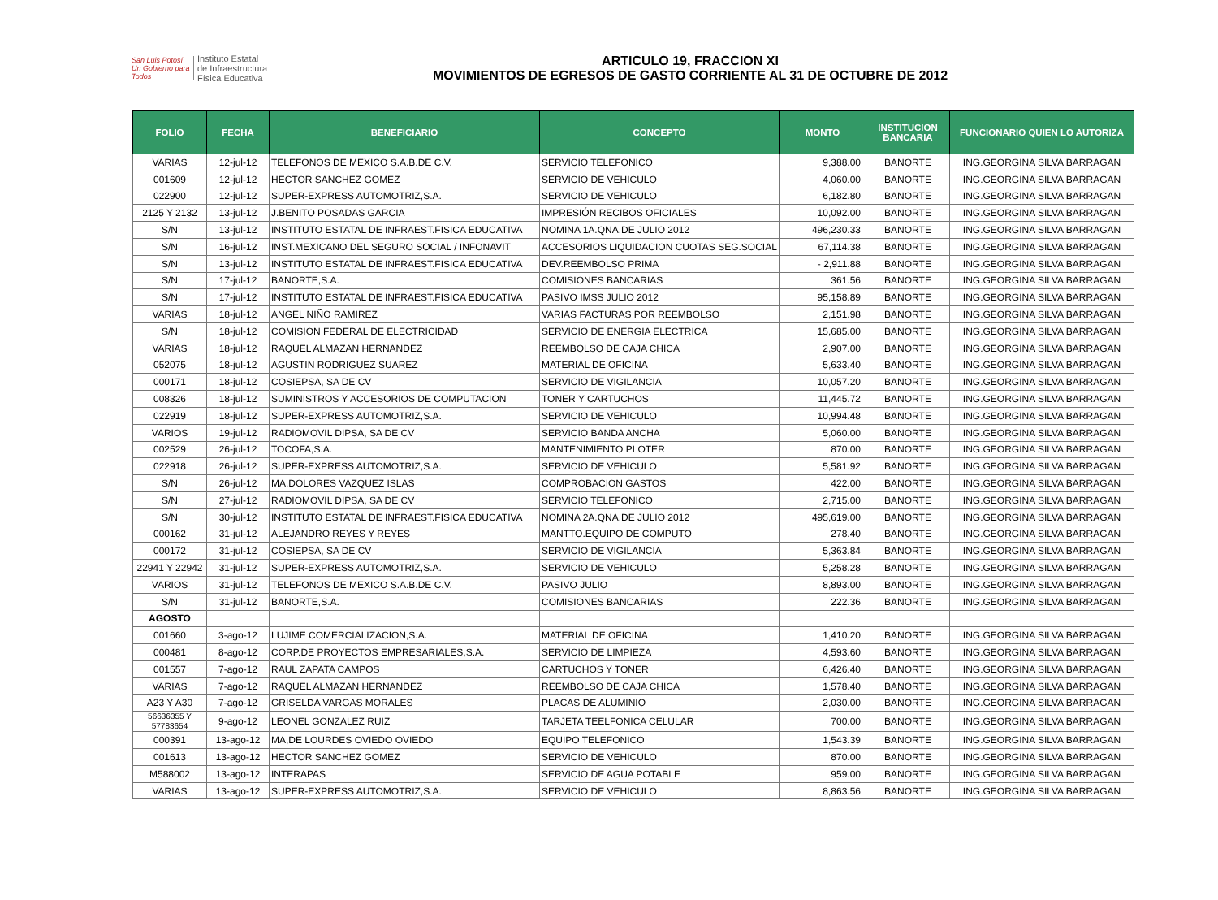San Luis Potosí
Un Gobierno para Todos
Instituto Estatal
de Infraestructura
Física Educativa
ARTICULO 19, FRACCION XI
MOVIMIENTOS DE EGRESOS DE GASTO CORRIENTE AL 31 DE OCTUBRE DE 2012
| FOLIO | FECHA | BENEFICIARIO | CONCEPTO | MONTO | INSTITUCION BANCARIA | FUNCIONARIO QUIEN LO AUTORIZA |
| --- | --- | --- | --- | --- | --- | --- |
| VARIAS | 12-jul-12 | TELEFONOS DE MEXICO S.A.B.DE C.V. | SERVICIO TELEFONICO | 9,388.00 | BANORTE | ING.GEORGINA SILVA BARRAGAN |
| 001609 | 12-jul-12 | HECTOR SANCHEZ GOMEZ | SERVICIO DE VEHICULO | 4,060.00 | BANORTE | ING.GEORGINA SILVA BARRAGAN |
| 022900 | 12-jul-12 | SUPER-EXPRESS AUTOMOTRIZ,S.A. | SERVICIO DE VEHICULO | 6,182.80 | BANORTE | ING.GEORGINA SILVA BARRAGAN |
| 2125 Y 2132 | 13-jul-12 | J.BENITO POSADAS GARCIA | IMPRESIÓN RECIBOS OFICIALES | 10,092.00 | BANORTE | ING.GEORGINA SILVA BARRAGAN |
| S/N | 13-jul-12 | INSTITUTO ESTATAL DE INFRAEST.FISICA EDUCATIVA | NOMINA 1A.QNA.DE JULIO 2012 | 496,230.33 | BANORTE | ING.GEORGINA SILVA BARRAGAN |
| S/N | 16-jul-12 | INST.MEXICANO DEL SEGURO SOCIAL / INFONAVIT | ACCESORIOS LIQUIDACION CUOTAS SEG.SOCIAL | 67,114.38 | BANORTE | ING.GEORGINA SILVA BARRAGAN |
| S/N | 13-jul-12 | INSTITUTO ESTATAL DE INFRAEST.FISICA EDUCATIVA | DEV.REEMBOLSO PRIMA | - 2,911.88 | BANORTE | ING.GEORGINA SILVA BARRAGAN |
| S/N | 17-jul-12 | BANORTE,S.A. | COMISIONES BANCARIAS | 361.56 | BANORTE | ING.GEORGINA SILVA BARRAGAN |
| S/N | 17-jul-12 | INSTITUTO ESTATAL DE INFRAEST.FISICA EDUCATIVA | PASIVO IMSS JULIO 2012 | 95,158.89 | BANORTE | ING.GEORGINA SILVA BARRAGAN |
| VARIAS | 18-jul-12 | ANGEL NIÑO RAMIREZ | VARIAS FACTURAS POR REEMBOLSO | 2,151.98 | BANORTE | ING.GEORGINA SILVA BARRAGAN |
| S/N | 18-jul-12 | COMISION FEDERAL DE ELECTRICIDAD | SERVICIO DE ENERGIA ELECTRICA | 15,685.00 | BANORTE | ING.GEORGINA SILVA BARRAGAN |
| VARIAS | 18-jul-12 | RAQUEL ALMAZAN HERNANDEZ | REEMBOLSO DE CAJA CHICA | 2,907.00 | BANORTE | ING.GEORGINA SILVA BARRAGAN |
| 052075 | 18-jul-12 | AGUSTIN RODRIGUEZ SUAREZ | MATERIAL DE OFICINA | 5,633.40 | BANORTE | ING.GEORGINA SILVA BARRAGAN |
| 000171 | 18-jul-12 | COSIEPSA, SA DE CV | SERVICIO DE VIGILANCIA | 10,057.20 | BANORTE | ING.GEORGINA SILVA BARRAGAN |
| 008326 | 18-jul-12 | SUMINISTROS Y ACCESORIOS DE COMPUTACION | TONER Y CARTUCHOS | 11,445.72 | BANORTE | ING.GEORGINA SILVA BARRAGAN |
| 022919 | 18-jul-12 | SUPER-EXPRESS AUTOMOTRIZ,S.A. | SERVICIO DE VEHICULO | 10,994.48 | BANORTE | ING.GEORGINA SILVA BARRAGAN |
| VARIOS | 19-jul-12 | RADIOMOVIL DIPSA, SA DE CV | SERVICIO BANDA ANCHA | 5,060.00 | BANORTE | ING.GEORGINA SILVA BARRAGAN |
| 002529 | 26-jul-12 | TOCOFA,S.A. | MANTENIMIENTO PLOTER | 870.00 | BANORTE | ING.GEORGINA SILVA BARRAGAN |
| 022918 | 26-jul-12 | SUPER-EXPRESS AUTOMOTRIZ,S.A. | SERVICIO DE VEHICULO | 5,581.92 | BANORTE | ING.GEORGINA SILVA BARRAGAN |
| S/N | 26-jul-12 | MA.DOLORES VAZQUEZ ISLAS | COMPROBACION GASTOS | 422.00 | BANORTE | ING.GEORGINA SILVA BARRAGAN |
| S/N | 27-jul-12 | RADIOMOVIL DIPSA, SA DE CV | SERVICIO TELEFONICO | 2,715.00 | BANORTE | ING.GEORGINA SILVA BARRAGAN |
| S/N | 30-jul-12 | INSTITUTO ESTATAL DE INFRAEST.FISICA EDUCATIVA | NOMINA 2A.QNA.DE JULIO 2012 | 495,619.00 | BANORTE | ING.GEORGINA SILVA BARRAGAN |
| 000162 | 31-jul-12 | ALEJANDRO REYES Y REYES | MANTTO.EQUIPO DE COMPUTO | 278.40 | BANORTE | ING.GEORGINA SILVA BARRAGAN |
| 000172 | 31-jul-12 | COSIEPSA, SA DE CV | SERVICIO DE VIGILANCIA | 5,363.84 | BANORTE | ING.GEORGINA SILVA BARRAGAN |
| 22941 Y 22942 | 31-jul-12 | SUPER-EXPRESS AUTOMOTRIZ,S.A. | SERVICIO DE VEHICULO | 5,258.28 | BANORTE | ING.GEORGINA SILVA BARRAGAN |
| VARIOS | 31-jul-12 | TELEFONOS DE MEXICO S.A.B.DE C.V. | PASIVO JULIO | 8,893.00 | BANORTE | ING.GEORGINA SILVA BARRAGAN |
| S/N | 31-jul-12 | BANORTE,S.A. | COMISIONES BANCARIAS | 222.36 | BANORTE | ING.GEORGINA SILVA BARRAGAN |
| AGOSTO | | | | | | |
| 001660 | 3-ago-12 | LUJIME COMERCIALIZACION,S.A. | MATERIAL DE OFICINA | 1,410.20 | BANORTE | ING.GEORGINA SILVA BARRAGAN |
| 000481 | 8-ago-12 | CORP.DE PROYECTOS EMPRESARIALES,S.A. | SERVICIO DE LIMPIEZA | 4,593.60 | BANORTE | ING.GEORGINA SILVA BARRAGAN |
| 001557 | 7-ago-12 | RAUL ZAPATA CAMPOS | CARTUCHOS Y TONER | 6,426.40 | BANORTE | ING.GEORGINA SILVA BARRAGAN |
| VARIAS | 7-ago-12 | RAQUEL ALMAZAN HERNANDEZ | REEMBOLSO DE CAJA CHICA | 1,578.40 | BANORTE | ING.GEORGINA SILVA BARRAGAN |
| A23 Y A30 | 7-ago-12 | GRISELDA VARGAS MORALES | PLACAS DE ALUMINIO | 2,030.00 | BANORTE | ING.GEORGINA SILVA BARRAGAN |
| 56636355 Y 57783654 | 9-ago-12 | LEONEL GONZALEZ RUIZ | TARJETA TEELFONICA CELULAR | 700.00 | BANORTE | ING.GEORGINA SILVA BARRAGAN |
| 000391 | 13-ago-12 | MA,DE LOURDES OVIEDO OVIEDO | EQUIPO TELEFONICO | 1,543.39 | BANORTE | ING.GEORGINA SILVA BARRAGAN |
| 001613 | 13-ago-12 | HECTOR SANCHEZ GOMEZ | SERVICIO DE VEHICULO | 870.00 | BANORTE | ING.GEORGINA SILVA BARRAGAN |
| M588002 | 13-ago-12 | INTERAPAS | SERVICIO DE AGUA POTABLE | 959.00 | BANORTE | ING.GEORGINA SILVA BARRAGAN |
| VARIAS | 13-ago-12 | SUPER-EXPRESS AUTOMOTRIZ,S.A. | SERVICIO DE VEHICULO | 8,863.56 | BANORTE | ING.GEORGINA SILVA BARRAGAN |